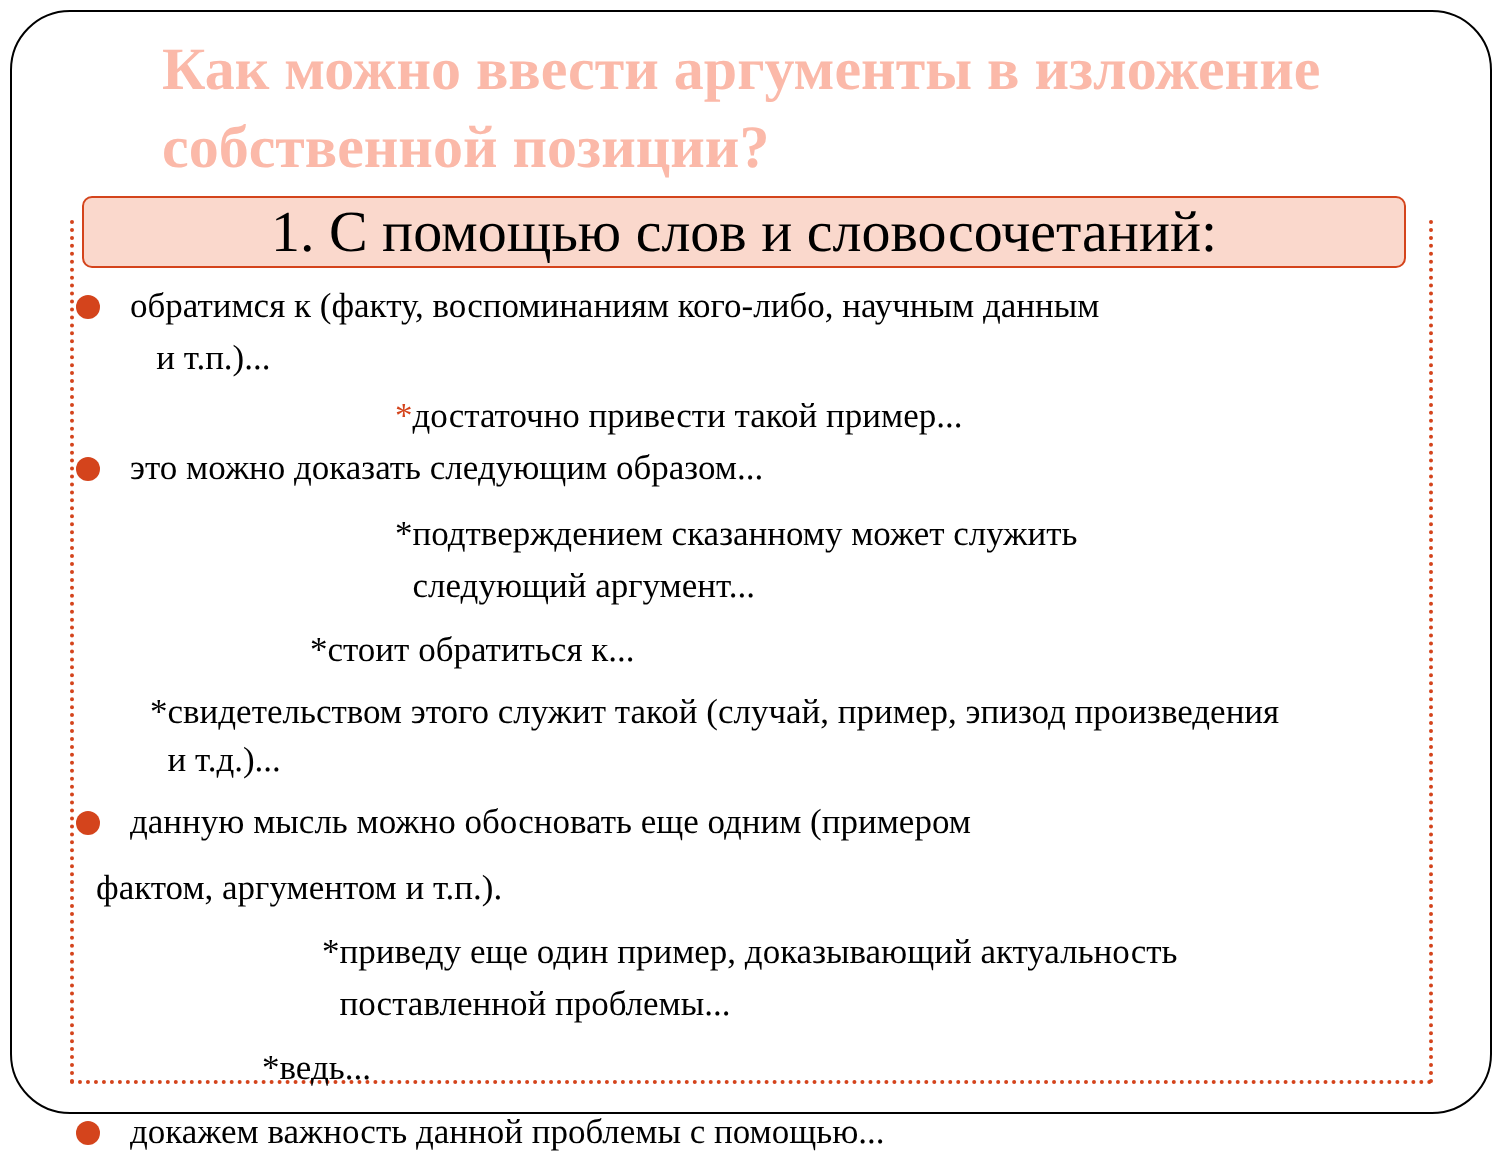Как можно ввести аргументы в изложение собственной позиции?
1. С помощью слов и словосочетаний:
обратимся к (факту, воспоминаниям кого-либо, научным данным
и т.п.)...
*достаточно привести такой пример...
это можно доказать следующим образом...
*подтверждением сказанному может служить
следующий аргумент...
*стоит обратиться к...
*свидетельством этого служит такой (случай, пример, эпизод произведения
и т.д.)...
данную мысль можно обосновать еще одним (примером
фактом, аргументом и т.п.).
*приведу еще один пример, доказывающий актуальность
поставленной проблемы...
*ведь...
докажем важность данной проблемы с помощью...